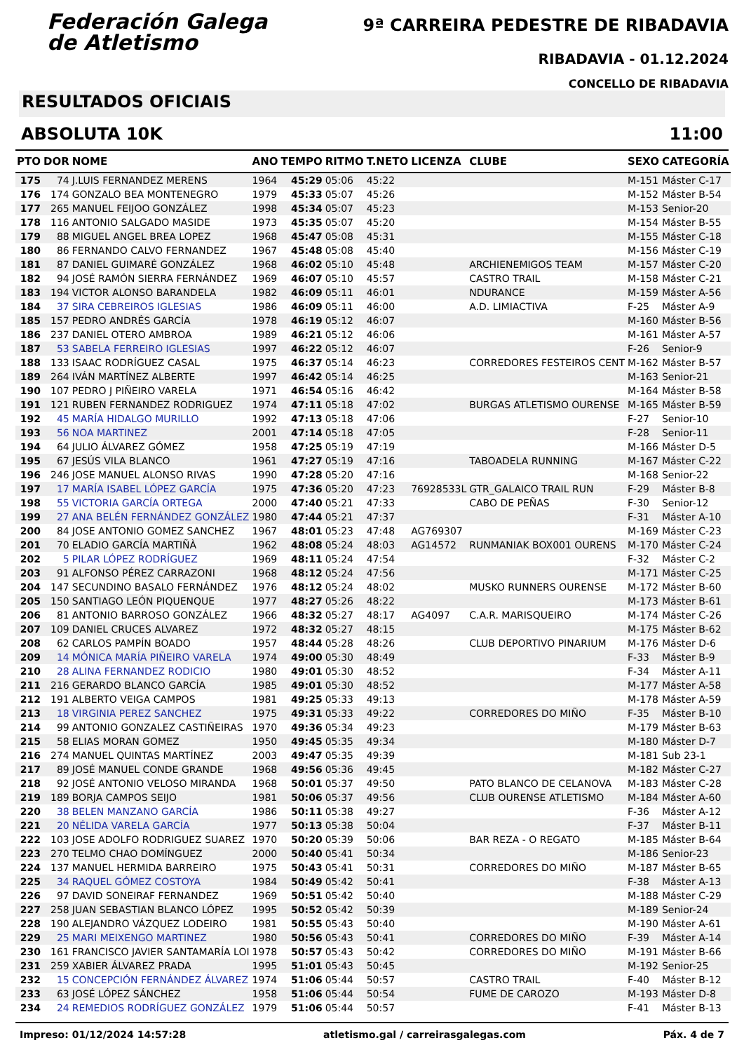Federación Galega
de Atletismo
9ª CARREIRA PEDESTRE DE RIBADAVIA
RIBADAVIA - 01.12.2024
CONCELLO DE RIBADAVIA
RESULTADOS OFICIAIS
ABSOLUTA 10K 11:00
| PTO | DOR | NOME | ANO | TEMPO | RITMO | T.NETO | LICENZA | CLUBE | SEXO | CATEGORÍA |
| --- | --- | --- | --- | --- | --- | --- | --- | --- | --- | --- |
| 175 | 74 | J.LUIS FERNANDEZ MERENS | 1964 | 45:29 | 05:06 | 45:22 | | | M-151 | Máster C-17 |
| 176 | 174 | GONZALO BEA MONTENEGRO | 1979 | 45:33 | 05:07 | 45:26 | | | M-152 | Máster B-54 |
| 177 | 265 | MANUEL FEIJOO GONZÁLEZ | 1998 | 45:34 | 05:07 | 45:23 | | | M-153 | Senior-20 |
| 178 | 116 | ANTONIO SALGADO MASIDE | 1973 | 45:35 | 05:07 | 45:20 | | | M-154 | Máster B-55 |
| 179 | 88 | MIGUEL ANGEL BREA LOPEZ | 1968 | 45:47 | 05:08 | 45:31 | | | M-155 | Máster C-18 |
| 180 | 86 | FERNANDO CALVO FERNANDEZ | 1967 | 45:48 | 05:08 | 45:40 | | | M-156 | Máster C-19 |
| 181 | 87 | DANIEL GUIMARÉ GONZÁLEZ | 1968 | 46:02 | 05:10 | 45:48 | | ARCHIENEMIGOS TEAM | M-157 | Máster C-20 |
| 182 | 94 | JOSÉ RAMÓN SIERRA FERNÁNDEZ | 1969 | 46:07 | 05:10 | 45:57 | | CASTRO TRAIL | M-158 | Máster C-21 |
| 183 | 194 | VICTOR ALONSO BARANDELA | 1982 | 46:09 | 05:11 | 46:01 | | NDURANCE | M-159 | Máster A-56 |
| 184 | 37 | SIRA CEBREIROS IGLESIAS | 1986 | 46:09 | 05:11 | 46:00 | | A.D. LIMIACTIVA | F-25 | Máster A-9 |
| 185 | 157 | PEDRO ANDRÉS GARCÍA | 1978 | 46:19 | 05:12 | 46:07 | | | M-160 | Máster B-56 |
| 186 | 237 | DANIEL OTERO AMBROA | 1989 | 46:21 | 05:12 | 46:06 | | | M-161 | Máster A-57 |
| 187 | 53 | SABELA FERREIRO IGLESIAS | 1997 | 46:22 | 05:12 | 46:07 | | | F-26 | Senior-9 |
| 188 | 133 | ISAAC RODRÍGUEZ CASAL | 1975 | 46:37 | 05:14 | 46:23 | | CORREDORES FESTEIROS CENT | M-162 | Máster B-57 |
| 189 | 264 | IVÁN MARTÍNEZ ALBERTE | 1997 | 46:42 | 05:14 | 46:25 | | | M-163 | Senior-21 |
| 190 | 107 | PEDRO J PIÑEIRO VARELA | 1971 | 46:54 | 05:16 | 46:42 | | | M-164 | Máster B-58 |
| 191 | 121 | RUBEN FERNANDEZ RODRIGUEZ | 1974 | 47:11 | 05:18 | 47:02 | | BURGAS ATLETISMO OURENSE | M-165 | Máster B-59 |
| 192 | 45 | MARÍA HIDALGO MURILLO | 1992 | 47:13 | 05:18 | 47:06 | | | F-27 | Senior-10 |
| 193 | 56 | NOA MARTINEZ | 2001 | 47:14 | 05:18 | 47:05 | | | F-28 | Senior-11 |
| 194 | 64 | JULIO ÁLVAREZ GÓMEZ | 1958 | 47:25 | 05:19 | 47:19 | | | M-166 | Máster D-5 |
| 195 | 67 | JESÚS VILA BLANCO | 1961 | 47:27 | 05:19 | 47:16 | | TABOADELA RUNNING | M-167 | Máster C-22 |
| 196 | 246 | JOSE MANUEL ALONSO RIVAS | 1990 | 47:28 | 05:20 | 47:16 | | | M-168 | Senior-22 |
| 197 | 17 | MARÍA ISABEL LÓPEZ GARCÍA | 1975 | 47:36 | 05:20 | 47:23 | 76928533L | GTR_GALAICO TRAIL RUN | F-29 | Máster B-8 |
| 198 | 55 | VICTORIA GARCÍA ORTEGA | 2000 | 47:40 | 05:21 | 47:33 | | CABO DE PEÑAS | F-30 | Senior-12 |
| 199 | 27 | ANA BELÉN FERNÁNDEZ GONZÁLEZ | 1980 | 47:44 | 05:21 | 47:37 | | | F-31 | Máster A-10 |
| 200 | 84 | JOSE ANTONIO GOMEZ SANCHEZ | 1967 | 48:01 | 05:23 | 47:48 | AG769307 | | M-169 | Máster C-23 |
| 201 | 70 | ELADIO GARCÍA MARTIÑÀ | 1962 | 48:08 | 05:24 | 48:03 | AG14572 | RUNMANIAK BOX001 OURENS | M-170 | Máster C-24 |
| 202 | 5 | PILAR LÓPEZ RODRÍGUEZ | 1969 | 48:11 | 05:24 | 47:54 | | | F-32 | Máster C-2 |
| 203 | 91 | ALFONSO PÉREZ CARRAZONI | 1968 | 48:12 | 05:24 | 47:56 | | | M-171 | Máster C-25 |
| 204 | 147 | SECUNDINO BASALO FERNÁNDEZ | 1976 | 48:12 | 05:24 | 48:02 | | MUSKO RUNNERS OURENSE | M-172 | Máster B-60 |
| 205 | 150 | SANTIAGO LEÓN PIQUENQUE | 1977 | 48:27 | 05:26 | 48:22 | | | M-173 | Máster B-61 |
| 206 | 81 | ANTONIO BARROSO GONZÁLEZ | 1966 | 48:32 | 05:27 | 48:17 | AG4097 | C.A.R. MARISQUEIRO | M-174 | Máster C-26 |
| 207 | 109 | DANIEL CRUCES ALVAREZ | 1972 | 48:32 | 05:27 | 48:15 | | | M-175 | Máster B-62 |
| 208 | 62 | CARLOS PAMPÍN BOADO | 1957 | 48:44 | 05:28 | 48:26 | | CLUB DEPORTIVO PINARIUM | M-176 | Máster D-6 |
| 209 | 14 | MÓNICA MARÍA PIÑEIRO VARELA | 1974 | 49:00 | 05:30 | 48:49 | | | F-33 | Máster B-9 |
| 210 | 28 | ALINA FERNANDEZ RODICIO | 1980 | 49:01 | 05:30 | 48:52 | | | F-34 | Máster A-11 |
| 211 | 216 | GERARDO BLANCO GARCÍA | 1985 | 49:01 | 05:30 | 48:52 | | | M-177 | Máster A-58 |
| 212 | 191 | ALBERTO VEIGA CAMPOS | 1981 | 49:25 | 05:33 | 49:13 | | | M-178 | Máster A-59 |
| 213 | 18 | VIRGINIA PEREZ SANCHEZ | 1975 | 49:31 | 05:33 | 49:22 | | CORREDORES DO MIÑO | F-35 | Máster B-10 |
| 214 | 99 | ANTONIO GONZALEZ CASTIÑEIRAS | 1970 | 49:36 | 05:34 | 49:23 | | | M-179 | Máster B-63 |
| 215 | 58 | ELIAS MORAN GOMEZ | 1950 | 49:45 | 05:35 | 49:34 | | | M-180 | Máster D-7 |
| 216 | 274 | MANUEL QUINTAS MARTÍNEZ | 2003 | 49:47 | 05:35 | 49:39 | | | M-181 | Sub 23-1 |
| 217 | 89 | JOSÉ MANUEL CONDE GRANDE | 1968 | 49:56 | 05:36 | 49:45 | | | M-182 | Máster C-27 |
| 218 | 92 | JOSÉ ANTONIO VELOSO MIRANDA | 1968 | 50:01 | 05:37 | 49:50 | | PATO BLANCO DE CELANOVA | M-183 | Máster C-28 |
| 219 | 189 | BORJA CAMPOS SEIJO | 1981 | 50:06 | 05:37 | 49:56 | | CLUB OURENSE ATLETISMO | M-184 | Máster A-60 |
| 220 | 38 | BELEN MANZANO GARCÍA | 1986 | 50:11 | 05:38 | 49:27 | | | F-36 | Máster A-12 |
| 221 | 20 | NÉLIDA VARELA GARCÍA | 1977 | 50:13 | 05:38 | 50:04 | | | F-37 | Máster B-11 |
| 222 | 103 | JOSE ADOLFO RODRIGUEZ SUAREZ | 1970 | 50:20 | 05:39 | 50:06 | | BAR REZA - O REGATO | M-185 | Máster B-64 |
| 223 | 270 | TELMO CHAO DOMÍNGUEZ | 2000 | 50:40 | 05:41 | 50:34 | | | M-186 | Senior-23 |
| 224 | 137 | MANUEL HERMIDA BARREIRO | 1975 | 50:43 | 05:41 | 50:31 | | CORREDORES DO MIÑO | M-187 | Máster B-65 |
| 225 | 34 | RAQUEL GÓMEZ COSTOYA | 1984 | 50:49 | 05:42 | 50:41 | | | F-38 | Máster A-13 |
| 226 | 97 | DAVID SONEIRAF FERNANDEZ | 1969 | 50:51 | 05:42 | 50:40 | | | M-188 | Máster C-29 |
| 227 | 258 | JUAN SEBASTIAN BLANCO LÓPEZ | 1995 | 50:52 | 05:42 | 50:39 | | | M-189 | Senior-24 |
| 228 | 190 | ALEJANDRO VÁZQUEZ LODEIRO | 1981 | 50:55 | 05:43 | 50:40 | | | M-190 | Máster A-61 |
| 229 | 25 | MARI MEIXENGO MARTINEZ | 1980 | 50:56 | 05:43 | 50:41 | | CORREDORES DO MIÑO | F-39 | Máster A-14 |
| 230 | 161 | FRANCISCO JAVIER SANTAMARÍA LOI | 1978 | 50:57 | 05:43 | 50:42 | | CORREDORES DO MIÑO | M-191 | Máster B-66 |
| 231 | 259 | XABIER ÁLVAREZ PRADA | 1995 | 51:01 | 05:43 | 50:45 | | | M-192 | Senior-25 |
| 232 | 15 | CONCEPCIÓN FERNÁNDEZ ÁLVAREZ | 1974 | 51:06 | 05:44 | 50:57 | | CASTRO TRAIL | F-40 | Máster B-12 |
| 233 | 63 | JOSÉ LÓPEZ SÁNCHEZ | 1958 | 51:06 | 05:44 | 50:54 | | FUME DE CAROZO | M-193 | Máster D-8 |
| 234 | 24 | REMEDIOS RODRÍGUEZ GONZÁLEZ | 1979 | 51:06 | 05:44 | 50:57 | | | F-41 | Máster B-13 |
Impreso: 01/12/2024 14:57:28 atletismo.gal / carreirasgalegas.com Páx. 4 de 7